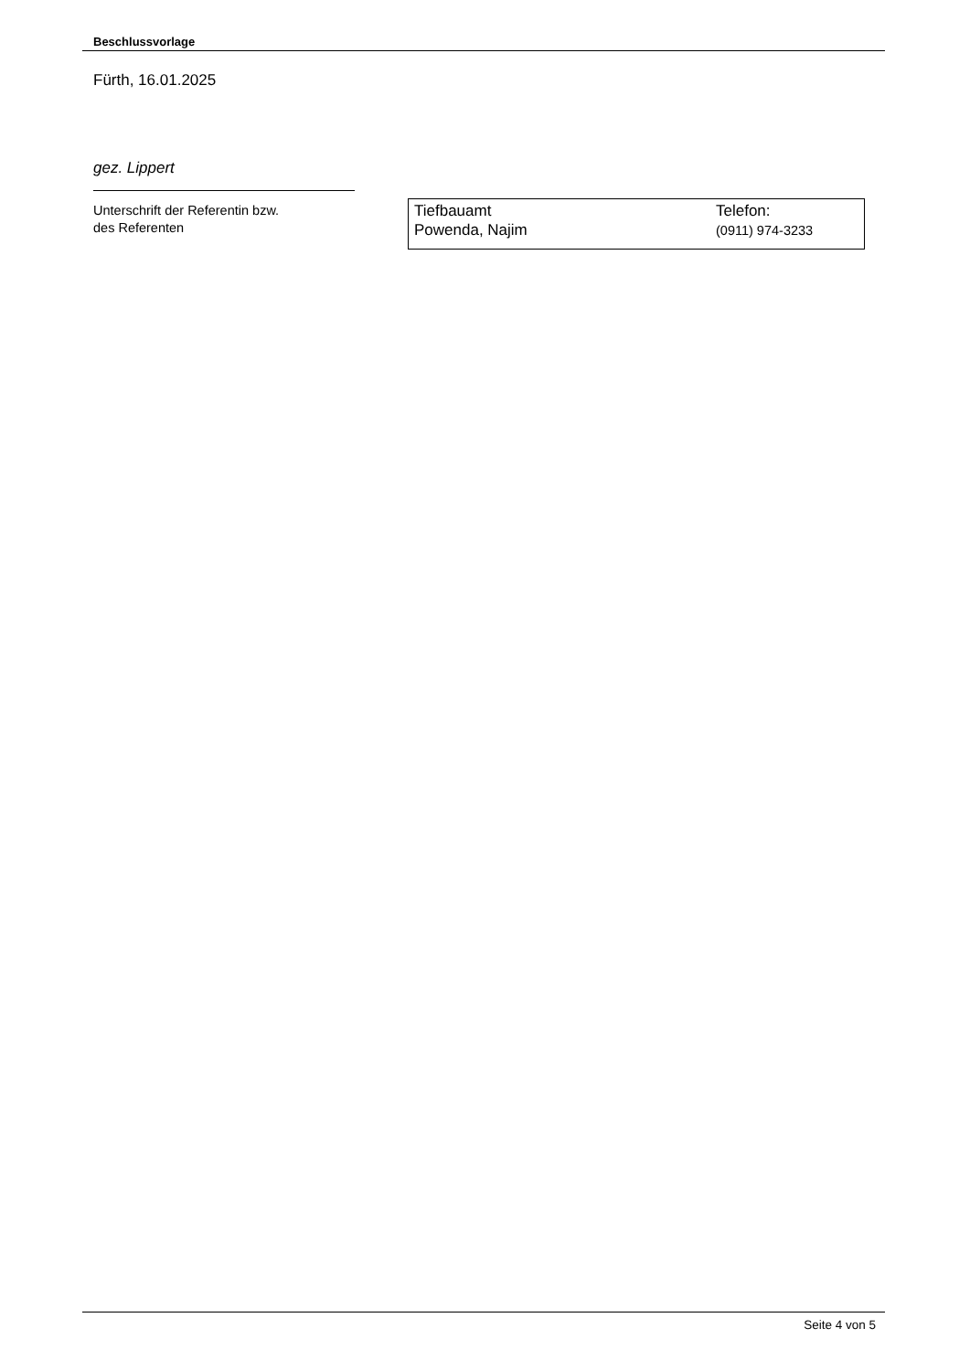Beschlussvorlage
Fürth, 16.01.2025
gez. Lippert
Unterschrift der Referentin bzw.
des Referenten
Tiefbauamt
Powenda, Najim
Telefon:
(0911) 974-3233
Seite 4 von 5